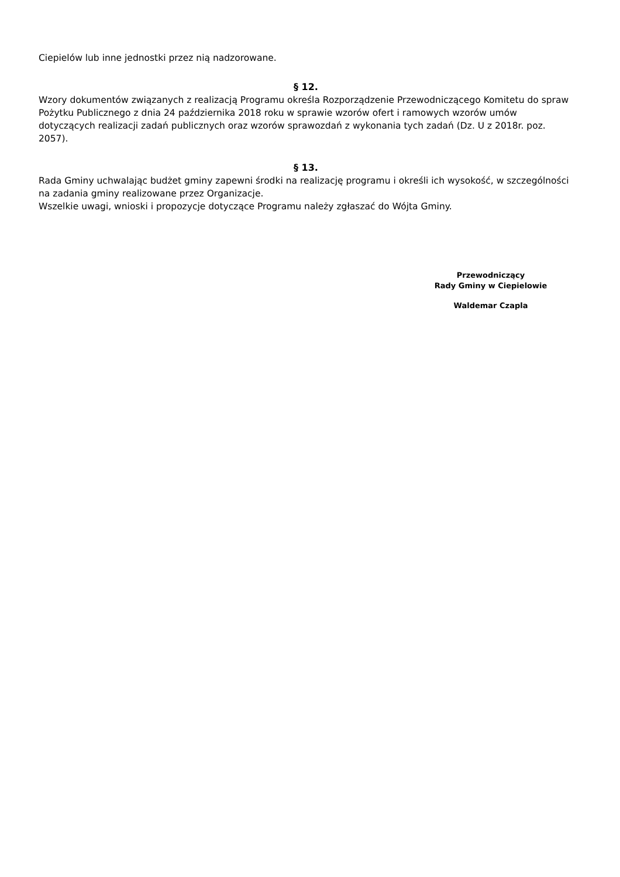Ciepielów lub inne jednostki przez nią nadzorowane.
§ 12.
Wzory dokumentów związanych z realizacją Programu określa Rozporządzenie Przewodniczącego Komitetu do spraw Pożytku Publicznego z dnia 24 października 2018 roku w sprawie wzorów ofert i ramowych wzorów umów dotyczących realizacji zadań publicznych oraz wzorów sprawozdań z wykonania tych zadań (Dz. U z 2018r. poz. 2057).
§ 13.
Rada Gminy uchwalając budżet gminy zapewni środki na realizację programu i określi ich wysokość, w szczególności na zadania gminy realizowane przez Organizacje.
Wszelkie uwagi, wnioski i propozycje dotyczące Programu należy zgłaszać do Wójta Gminy.
Przewodniczący
Rady Gminy w Ciepielowie
Waldemar Czapla